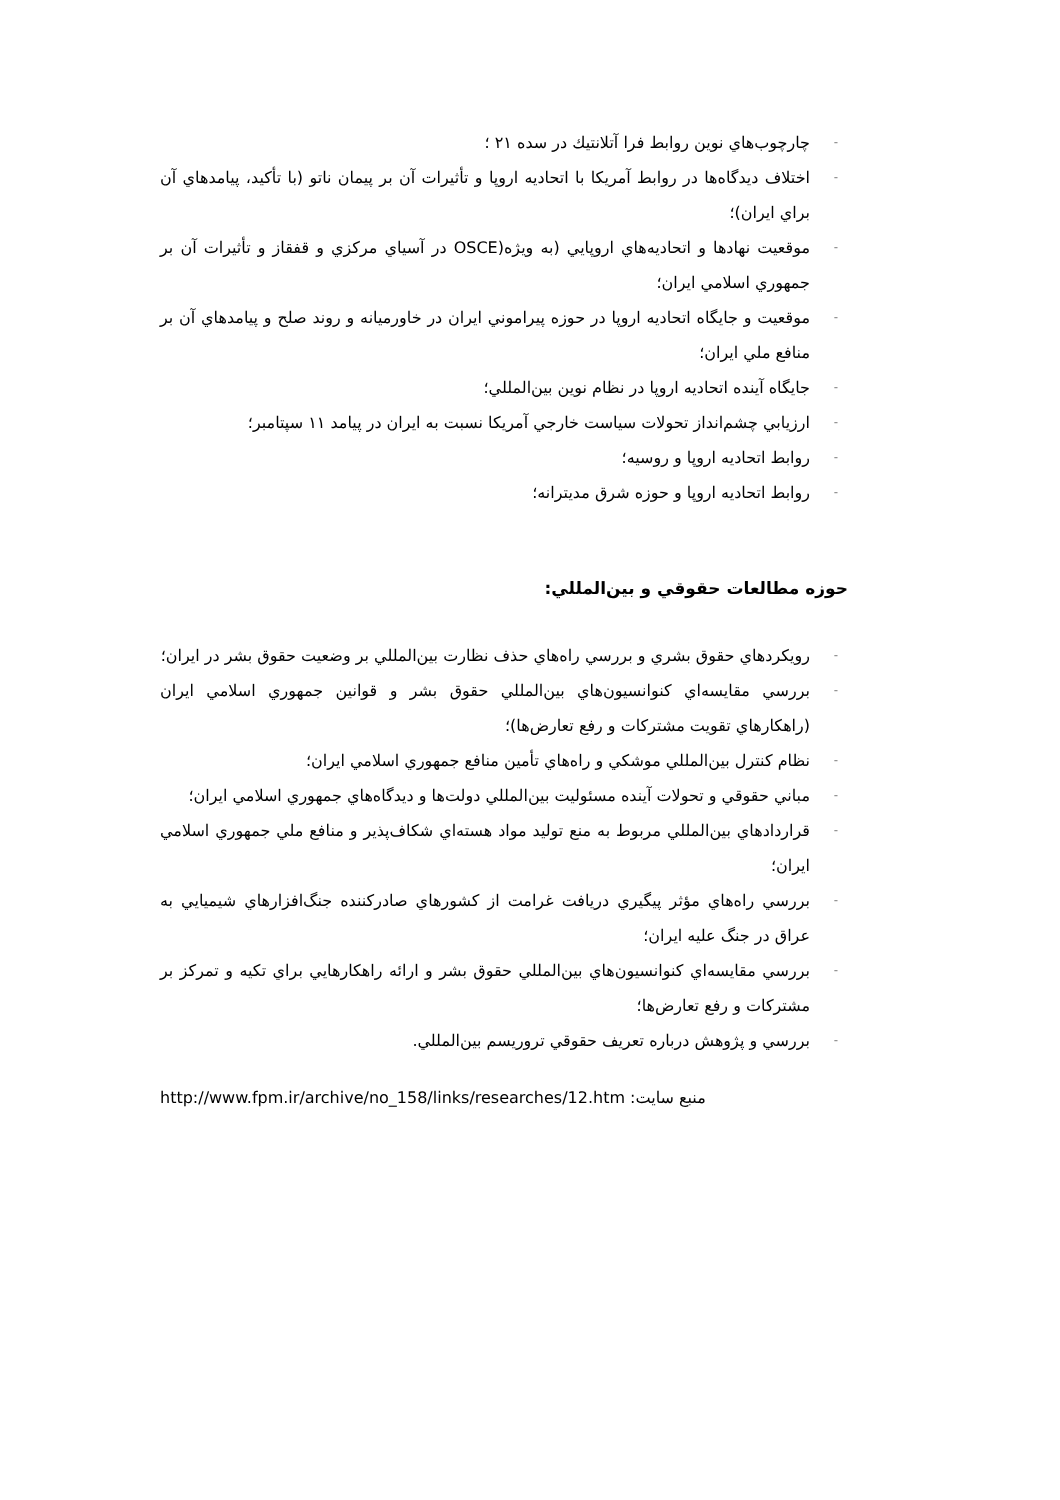- چارچوب‌هاي نوين روابط فرا آتلانتيك در سده ۲۱ ؛
- اختلاف ديدگاه‌ها در روابط آمريكا با اتحاديه اروپا و تأثيرات آن بر پيمان ناتو (با تأكيد، پيامدهاي آن براي ايران)؛
- موقعيت نهادها و اتحاديه‌هاي اروپايي (به ويژه(OSCE در آسياي مركزي و قفقاز و تأثيرات آن بر جمهوري اسلامي ايران؛
- موقعيت و جايگاه اتحاديه اروپا در حوزه پيراموني ايران در خاورميانه و روند صلح و پيامدهاي آن بر منافع ملي ايران؛
- جايگاه آينده اتحاديه اروپا در نظام نوين بين‌المللي؛
- ارزيابي چشم‌انداز تحولات سياست خارجي آمريكا نسبت به ايران در پيامد ۱۱ سپتامبر؛
- روابط اتحاديه اروپا و روسيه؛
- روابط اتحاديه اروپا و حوزه شرق مديترانه؛
حوزه مطالعات حقوقي و بين‌المللي:
- رويكردهاي حقوق بشري و بررسي راه‌هاي حذف نظارت بين‌المللي بر وضعيت حقوق بشر در ايران؛
- بررسي مقايسه‌اي كنوانسيون‌هاي بين‌المللي حقوق بشر و قوانين جمهوري اسلامي ايران (راهكارهاي تقويت مشتركات و رفع تعارض‌ها)؛
- نظام كنترل بين‌المللي موشكي و راه‌هاي تأمين منافع جمهوري اسلامي ايران؛
- مباني حقوقي و تحولات آينده مسئوليت بين‌المللي دولت‌ها و ديدگاه‌هاي جمهوري اسلامي ايران؛
- قراردادهاي بين‌المللي مربوط به منع توليد مواد هسته‌اي شكاف‌پذير و منافع ملي جمهوري اسلامي ايران؛
- بررسي راه‌هاي مؤثر پيگيري دريافت غرامت از كشورهاي صادركننده جنگ‌افزارهاي شيميايي به عراق در جنگ عليه ايران؛
- بررسي مقايسه‌اي كنوانسيون‌هاي بين‌المللي حقوق بشر و ارائه راهكارهايي براي تكيه و تمركز بر مشتركات و رفع تعارض‌ها؛
- بررسي و پژوهش درباره تعريف حقوقي تروريسم بين‌المللي.
http://www.fpm.ir/archive/no_158/links/researches/12.htm منبع سايت: